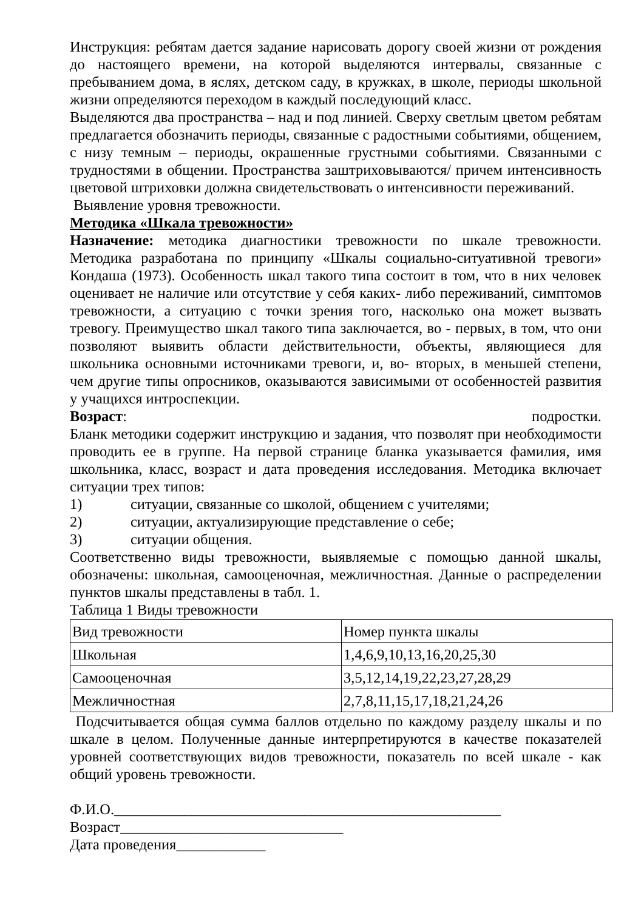Инструкция: ребятам дается задание нарисовать дорогу своей жизни от рождения до настоящего времени, на которой выделяются интервалы, связанные с пребыванием дома, в яслях, детском саду, в кружках, в школе, периоды школьной жизни определяются переходом в каждый последующий класс.
Выделяются два пространства – над и под линией. Сверху светлым цветом ребятам предлагается обозначить периоды, связанные с радостными событиями, общением, с низу темным – периоды, окрашенные грустными событиями. Связанными с трудностями в общении. Пространства заштриховываются/ причем интенсивность цветовой штриховки должна свидетельствовать о интенсивности переживаний.
Выявление уровня тревожности.
Методика «Шкала тревожности»
Назначение: методика диагностики тревожности по шкале тревожности. Методика разработана по принципу «Шкалы социально-ситуативной тревоги» Кондаша (1973). Особенность шкал такого типа состоит в том, что в них человек оценивает не наличие или отсутствие у себя каких- либо переживаний, симптомов тревожности, а ситуацию с точки зрения того, насколько она может вызвать тревогу. Преимущество шкал такого типа заключается, во - первых, в том, что они позволяют выявить области действительности, объекты, являющиеся для школьника основными источниками тревоги, и, во- вторых, в меньшей степени, чем другие типы опросников, оказываются зависимыми от особенностей развития у учащихся интроспекции.
Возраст: подростки.
Бланк методики содержит инструкцию и задания, что позволят при необходимости проводить ее в группе. На первой странице бланка указывается фамилия, имя школьника, класс, возраст и дата проведения исследования. Методика включает ситуации трех типов:
1) ситуации, связанные со школой, общением с учителями;
2) ситуации, актуализирующие представление о себе;
3) ситуации общения.
Соответственно виды тревожности, выявляемые с помощью данной шкалы, обозначены: школьная, самооценочная, межличностная. Данные о распределении пунктов шкалы представлены в табл. 1.
Таблица 1 Виды тревожности
| Вид тревожности | Номер пункта шкалы |
| Школьная | 1,4,6,9,10,13,16,20,25,30 |
| Самооценочная | 3,5,12,14,19,22,23,27,28,29 |
| Межличностная | 2,7,8,11,15,17,18,21,24,26 |
Подсчитывается общая сумма баллов отдельно по каждому разделу шкалы и по шкале в целом. Полученные данные интерпретируются в качестве показателей уровней соответствующих видов тревожности, показатель по всей шкале - как общий уровень тревожности.
Ф.И.О.____________________________________________________
Возраст______________________________
Дата проведения____________